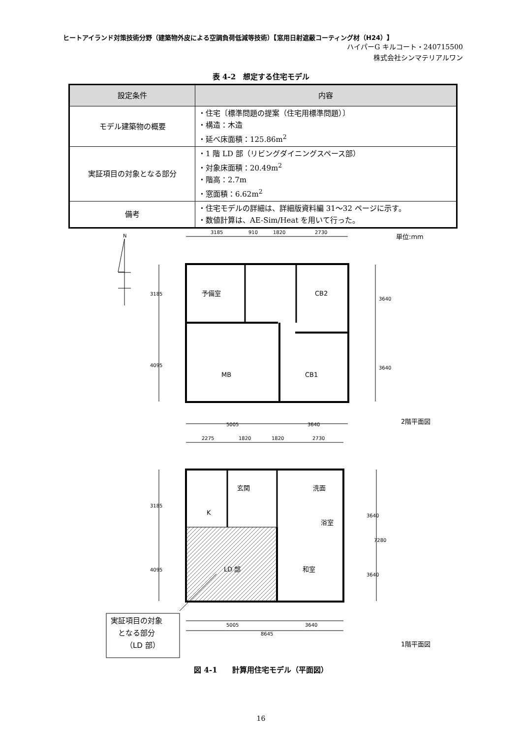ヒートアイランド対策技術分野（建築物外皮による空調負荷低減等技術）【窓用日射遮蔽コーティング材（H24）】
ハイパーG キルコート・240715500
株式会社シンマテリアルワン
表 4-2　想定する住宅モデル
| 設定条件 | 内容 |
| --- | --- |
| モデル建築物の概要 | ・住宅〔標準問題の提案（住宅用標準問題）〕 ・構造：木造 ・延べ床面積：125.86m<sup>2</sup> |
| 実証項目の対象となる部分 | ・1 階 LD 部（リビングダイニングスペース部） ・対象床面積：20.49m<sup>2</sup> ・階高：2.7m ・窓面積：6.62m<sup>2</sup> |
| 備考 | ・住宅モデルの詳細は、詳細版資料編 31～32 ページに示す。 ・数値計算は、AE-Sim/Heat を用いて行った。 |
N
3185
910
1820
2730
単位:mm
3185
4095
3640
3640
予備室
CB2
MB
CB1
5005
3640
2階平面図
2275
1820
1820
2730
3185
4095
3640
3640
7280
玄関
K
洗面
浴室
和室
LD 部
5005
3640
8645
実証項目の対象
となる部分
（LD 部）
1階平面図
図 4-1　　計算用住宅モデル（平面図）
16